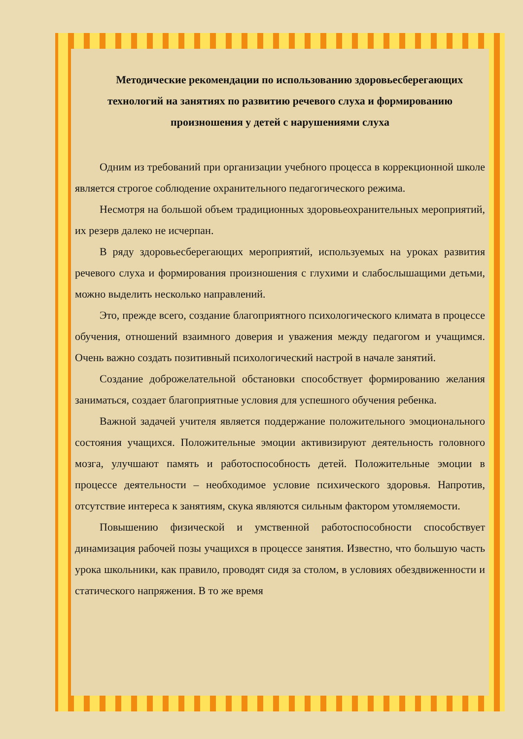Методические рекомендации по использованию здоровьесберегающих технологий на занятиях по развитию речевого слуха и формированию произношения у детей с нарушениями слуха
Одним из требований при организации учебного процесса в коррекционной школе является строгое соблюдение охранительного педагогического режима.
Несмотря на большой объем традиционных здоровьеохранительных мероприятий, их резерв далеко не исчерпан.
В ряду здоровьесберегающих мероприятий, используемых на уроках развития речевого слуха и формирования произношения с глухими и слабослышащими детьми, можно выделить несколько направлений.
Это, прежде всего, создание благоприятного психологического климата в процессе обучения, отношений взаимного доверия и уважения между педагогом и учащимся. Очень важно создать позитивный психологический настрой в начале занятий.
Создание доброжелательной обстановки способствует формированию желания заниматься, создает благоприятные условия для успешного обучения ребенка.
Важной задачей учителя является поддержание положительного эмоционального состояния учащихся. Положительные эмоции активизируют деятельность головного мозга, улучшают память и работоспособность детей. Положительные эмоции в процессе деятельности – необходимое условие психического здоровья. Напротив, отсутствие интереса к занятиям, скука являются сильным фактором утомляемости.
Повышению физической и умственной работоспособности способствует динамизация рабочей позы учащихся в процессе занятия. Известно, что большую часть урока школьники, как правило, проводят сидя за столом, в условиях обездвиженности и статического напряжения. В то же время